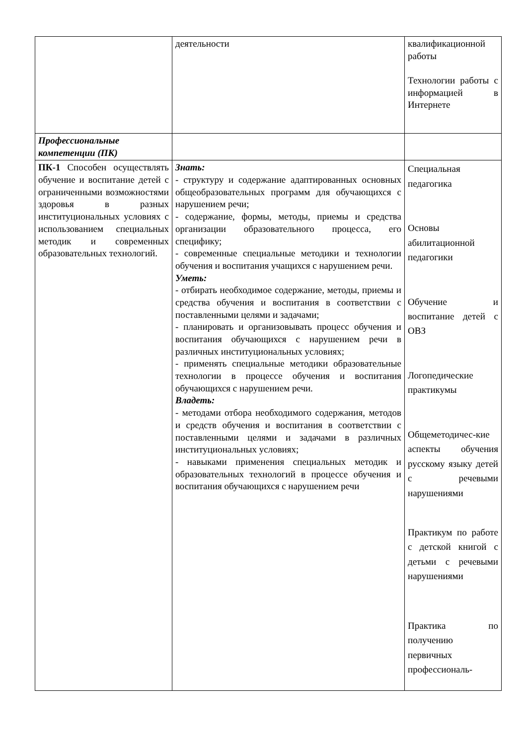| | деятельности | квалификационной работы Технологии работы с информацией в Интернете |
| Профессиональные компетенции (ПК) | | |
| ПК-1 Способен осуществлять обучение и воспитание детей с ограниченными возможностями здоровья в разных институциональных условиях с использованием специальных методик и современных образовательных технологий. | Знать: - структуру и содержание адаптированных основных общеобразовательных программ для обучающихся с нарушением речи; - содержание, формы, методы, приемы и средства организации образовательного процесса, его специфику; - современные специальные методики и технологии обучения и воспитания учащихся с нарушением речи. Уметь: - отбирать необходимое содержание, методы, приемы и средства обучения и воспитания в соответствии с поставленными целями и задачами; - планировать и организовывать процесс обучения и воспитания обучающихся с нарушением речи в различных институциональных условиях; - применять специальные методики образовательные технологии в процессе обучения и воспитания обучающихся с нарушением речи. Владеть: - методами отбора необходимого содержания, методов и средств обучения и воспитания в соответствии с поставленными целями и задачами в различных институциональных условиях; - навыками применения специальных методик и образовательных технологий в процессе обучения и воспитания обучающихся с нарушением речи | Специальная педагогика Основы абилитационной педагогики Обучение и воспитание детей с ОВЗ Логопедические практикумы Общеметодичес-кие аспекты обучения русскому языку детей с речевыми нарушениями Практикум по работе с детской книгой с детьми с речевыми нарушениями Практика по получению первичных профессиональ- |